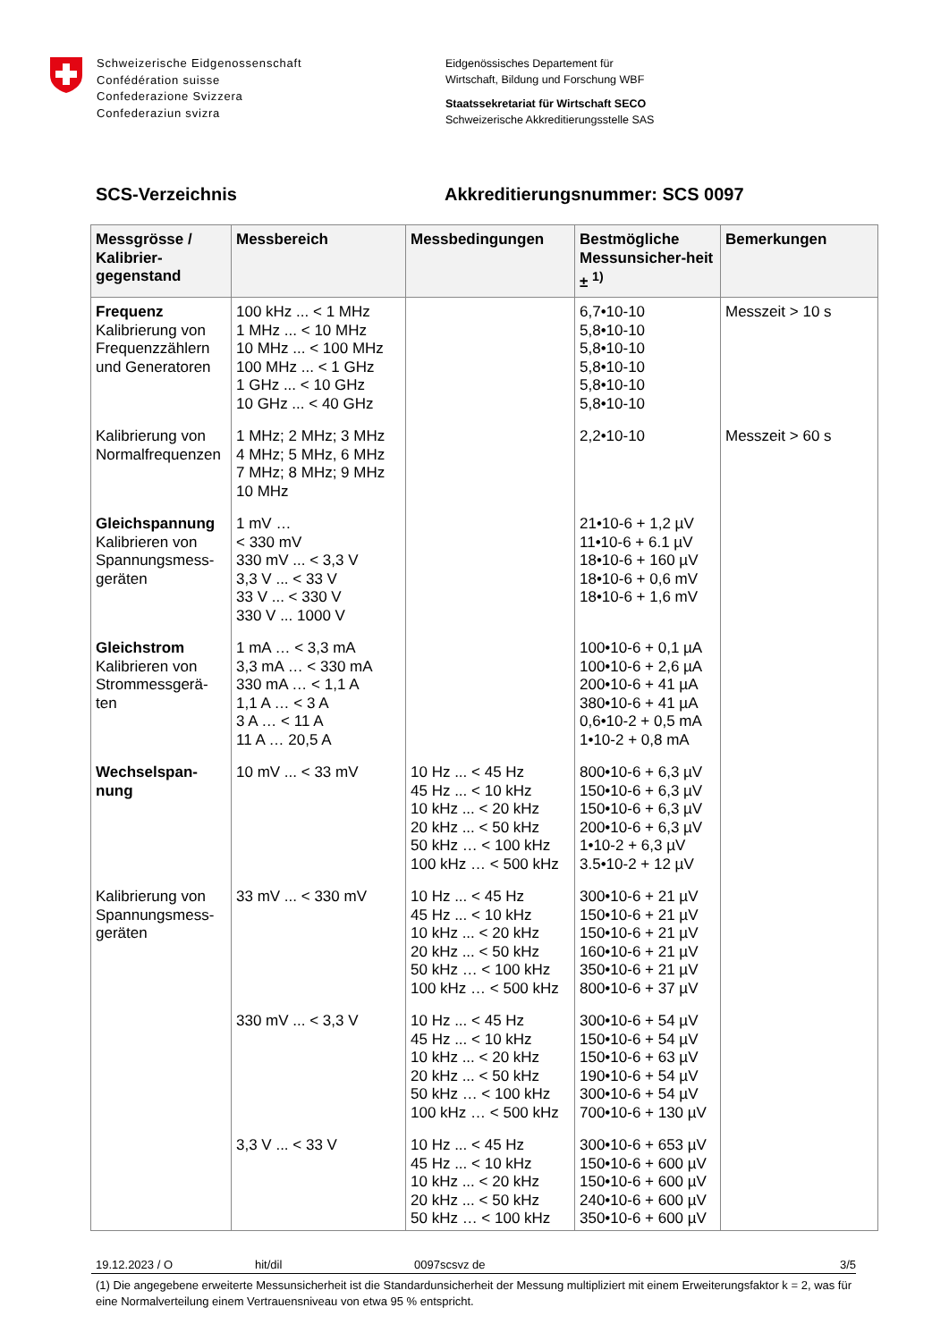Schweizerische Eidgenossenschaft
Confédération suisse
Confederazione Svizzera
Confederaziun svizra
Eidgenössisches Departement für
Wirtschaft, Bildung und Forschung WBF
Staatssekretariat für Wirtschaft SECO
Schweizerische Akkreditierungsstelle SAS
SCS-Verzeichnis Akkreditierungsnummer: SCS 0097
| Messgrösse / Kalibrier-gegenstand | Messbereich | Messbedingungen | Bestmögliche Messunsicher-heit ± <sup>1)</sup> | Bemerkungen |
| --- | --- | --- | --- | --- |
| Frequenz Kalibrierung von Frequenzzählern und Generatoren | 100 kHz ... < 1 MHz 1 MHz ... < 10 MHz 10 MHz ... < 100 MHz 100 MHz ... < 1 GHz 1 GHz ... < 10 GHz 10 GHz ... < 40 GHz | | 6,7•10-10 5,8•10-10 5,8•10-10 5,8•10-10 5,8•10-10 5,8•10-10 | Messzeit > 10 s |
| Kalibrierung von Normalfrequenzen | 1 MHz; 2 MHz; 3 MHz 4 MHz; 5 MHz, 6 MHz 7 MHz; 8 MHz; 9 MHz 10 MHz | | 2,2•10-10 | Messzeit > 60 s |
| Gleichspannung Kalibrieren von Spannungsmess-geräten | 1 mV … < 330 mV 330 mV ... < 3,3 V 3,3 V ... < 33 V 33 V ... < 330 V 330 V ... 1000 V | | 21•10-6 + 1,2 µV 11•10-6 + 6.1 µV 18•10-6 + 160 µV 18•10-6 + 0,6 mV 18•10-6 + 1,6 mV | |
| Gleichstrom Kalibrieren von Strommessgerä-ten | 1 mA … < 3,3 mA 3,3 mA … < 330 mA 330 mA … < 1,1 A 1,1 A … < 3 A 3 A … < 11 A 11 A … 20,5 A | | 100•10-6 + 0,1 µA 100•10-6 + 2,6 µA 200•10-6 + 41 µA 380•10-6 + 41 µA 0,6•10-2 + 0,5 mA 1•10-2 + 0,8 mA | |
| Wechselspan-nung | 10 mV ... < 33 mV | 10 Hz ... < 45 Hz 45 Hz ... < 10 kHz 10 kHz ... < 20 kHz 20 kHz ... < 50 kHz 50 kHz … < 100 kHz 100 kHz … < 500 kHz | 800•10-6 + 6,3 µV 150•10-6 + 6,3 µV 150•10-6 + 6,3 µV 200•10-6 + 6,3 µV 1•10-2 + 6,3 µV 3.5•10-2 + 12 µV | |
| Kalibrierung von Spannungsmess-geräten | 33 mV ... < 330 mV | 10 Hz ... < 45 Hz 45 Hz ... < 10 kHz 10 kHz ... < 20 kHz 20 kHz ... < 50 kHz 50 kHz … < 100 kHz 100 kHz … < 500 kHz | 300•10-6 + 21 µV 150•10-6 + 21 µV 150•10-6 + 21 µV 160•10-6 + 21 µV 350•10-6 + 21 µV 800•10-6 + 37 µV | |
| | 330 mV ... < 3,3 V | 10 Hz ... < 45 Hz 45 Hz ... < 10 kHz 10 kHz ... < 20 kHz 20 kHz ... < 50 kHz 50 kHz … < 100 kHz 100 kHz … < 500 kHz | 300•10-6 + 54 µV 150•10-6 + 54 µV 150•10-6 + 63 µV 190•10-6 + 54 µV 300•10-6 + 54 µV 700•10-6 + 130 µV | |
| | 3,3 V ... < 33 V | 10 Hz ... < 45 Hz 45 Hz ... < 10 kHz 10 kHz ... < 20 kHz 20 kHz ... < 50 kHz 50 kHz … < 100 kHz | 300•10-6 + 653 µV 150•10-6 + 600 µV 150•10-6 + 600 µV 240•10-6 + 600 µV 350•10-6 + 600 µV | |
19.12.2023 / O hit/dil 0097scsvz de 3/5
(1) Die angegebene erweiterte Messunsicherheit ist die Standardunsicherheit der Messung multipliziert mit einem Erweiterungsfaktor k = 2, was für eine Normalverteilung einem Vertrauensniveau von etwa 95 % entspricht.